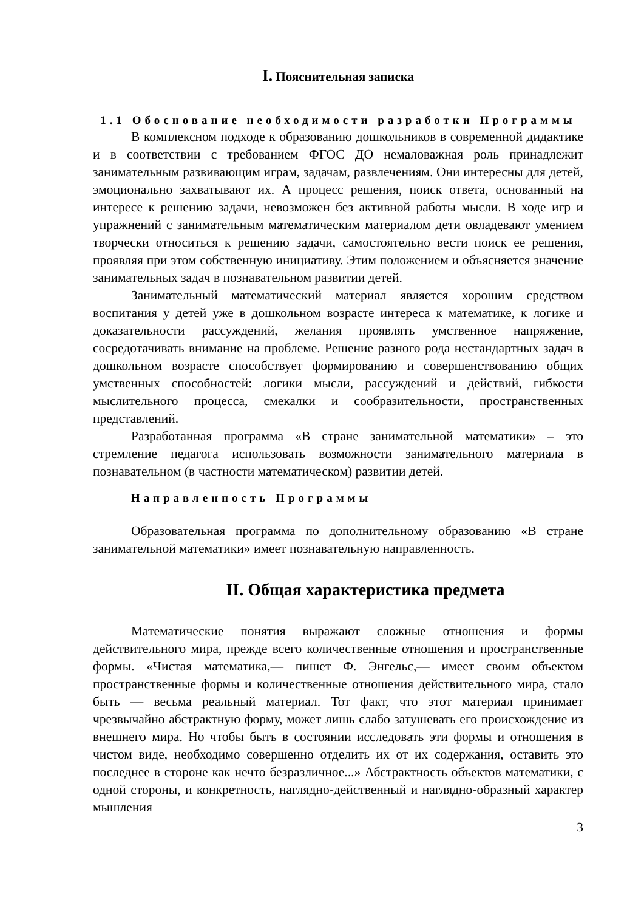I. Пояснительная записка
1.1 Обоснование необходимости разработки Программы
В комплексном подходе к образованию дошкольников в современной дидактике и в соответствии с требованием ФГОС ДО немаловажная роль принадлежит занимательным развивающим играм, задачам, развлечениям. Они интересны для детей, эмоционально захватывают их. А процесс решения, поиск ответа, основанный на интересе к решению задачи, невозможен без активной работы мысли. В ходе игр и упражнений с занимательным математическим материалом дети овладевают умением творчески относиться к решению задачи, самостоятельно вести поиск ее решения, проявляя при этом собственную инициативу. Этим положением и объясняется значение занимательных задач в познавательном развитии детей.
Занимательный математический материал является хорошим средством воспитания у детей уже в дошкольном возрасте интереса к математике, к логике и доказательности рассуждений, желания проявлять умственное напряжение, сосредотачивать внимание на проблеме. Решение разного рода нестандартных задач в дошкольном возрасте способствует формированию и совершенствованию общих умственных способностей: логики мысли, рассуждений и действий, гибкости мыслительного процесса, смекалки и сообразительности, пространственных представлений.
Разработанная программа «В стране занимательной математики» – это стремление педагога использовать возможности занимательного материала в познавательном (в частности математическом) развитии детей.
Направленность Программы
Образовательная программа по дополнительному образованию «В стране занимательной математики» имеет познавательную направленность.
II. Общая характеристика предмета
Математические понятия выражают сложные отношения и формы действительного мира, прежде всего количественные отношения и пространственные формы. «Чистая математика,— пишет Ф. Энгельс,— имеет своим объектом пространственные формы и количественные отношения действительного мира, стало быть — весьма реальный материал. Тот факт, что этот материал принимает чрезвычайно абстрактную форму, может лишь слабо затушевать его происхождение из внешнего мира. Но чтобы быть в состоянии исследовать эти формы и отношения в чистом виде, необходимо совершенно отделить их от их содержания, оставить это последнее в стороне как нечто безразличное...» Абстрактность объектов математики, с одной стороны, и конкретность, наглядно-действенный и наглядно-образный характер мышления
3